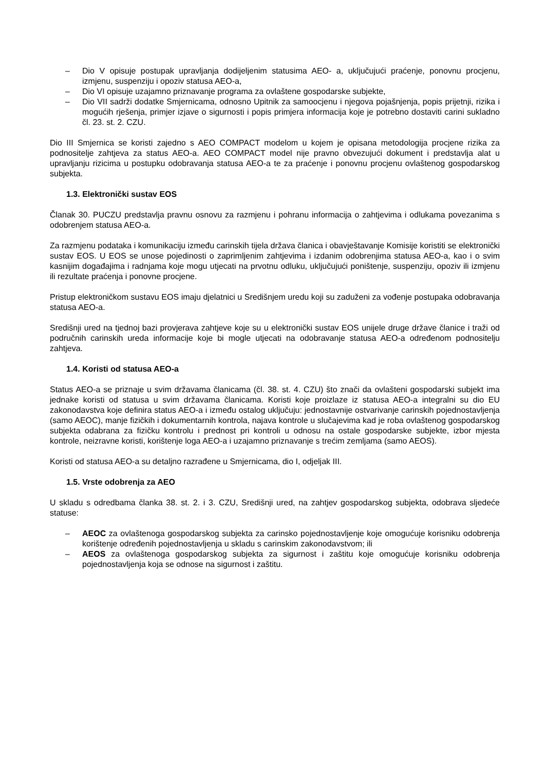– Dio V opisuje postupak upravljanja dodijeljenim statusima AEO- a, uključujući praćenje, ponovnu procjenu, izmjenu, suspenziju i opoziv statusa AEO-a,
– Dio VI opisuje uzajamno priznavanje programa za ovlaštene gospodarske subjekte,
– Dio VII sadrži dodatke Smjernicama, odnosno Upitnik za samoocjenu i njegova pojašnjenja, popis prijetnji, rizika i mogućih rješenja, primjer izjave o sigurnosti i popis primjera informacija koje je potrebno dostaviti carini sukladno čl. 23. st. 2. CZU.
Dio III Smjernica se koristi zajedno s AEO COMPACT modelom u kojem je opisana metodologija procjene rizika za podnositelje zahtjeva za status AEO-a. AEO COMPACT model nije pravno obvezujući dokument i predstavlja alat u upravljanju rizicima u postupku odobravanja statusa AEO-a te za praćenje i ponovnu procjenu ovlaštenog gospodarskog subjekta.
1.3. Elektronički sustav EOS
Članak 30. PUCZU predstavlja pravnu osnovu za razmjenu i pohranu informacija o zahtjevima i odlukama povezanima s odobrenjem statusa AEO-a.
Za razmjenu podataka i komunikaciju između carinskih tijela država članica i obavještavanje Komisije koristiti se elektronički sustav EOS. U EOS se unose pojedinosti o zaprimljenim zahtjevima i izdanim odobrenjima statusa AEO-a, kao i o svim kasnijim događajima i radnjama koje mogu utjecati na prvotnu odluku, uključujući poništenje, suspenziju, opoziv ili izmjenu ili rezultate praćenja i ponovne procjene.
Pristup elektroničkom sustavu EOS imaju djelatnici u Središnjem uredu koji su zaduženi za vođenje postupaka odobravanja statusa AEO-a.
Središnji ured na tjednoj bazi provjerava zahtjeve koje su u elektronički sustav EOS unijele druge države članice i traži od područnih carinskih ureda informacije koje bi mogle utjecati na odobravanje statusa AEO-a određenom podnositelju zahtjeva.
1.4. Koristi od statusa AEO-a
Status AEO-a se priznaje u svim državama članicama (čl. 38. st. 4. CZU) što znači da ovlašteni gospodarski subjekt ima jednake koristi od statusa u svim državama članicama. Koristi koje proizlaze iz statusa AEO-a integralni su dio EU zakonodavstva koje definira status AEO-a i između ostalog uključuju: jednostavnije ostvarivanje carinskih pojednostavljenja (samo AEOC), manje fizičkih i dokumentarnih kontrola, najava kontrole u slučajevima kad je roba ovlaštenog gospodarskog subjekta odabrana za fizičku kontrolu i prednost pri kontroli u odnosu na ostale gospodarske subjekte, izbor mjesta kontrole, neizravne koristi, korištenje loga AEO-a i uzajamno priznavanje s trećim zemljama (samo AEOS).
Koristi od statusa AEO-a su detaljno razrađene u Smjernicama, dio I, odjeljak III.
1.5. Vrste odobrenja za AEO
U skladu s odredbama članka 38. st. 2. i 3. CZU, Središnji ured, na zahtjev gospodarskog subjekta, odobrava sljedeće statuse:
– AEOC za ovlaštenoga gospodarskog subjekta za carinsko pojednostavljenje koje omogućuje korisniku odobrenja korištenje određenih pojednostavljenja u skladu s carinskim zakonodavstvom; ili
– AEOS za ovlaštenoga gospodarskog subjekta za sigurnost i zaštitu koje omogućuje korisniku odobrenja pojednostavljenja koja se odnose na sigurnost i zaštitu.